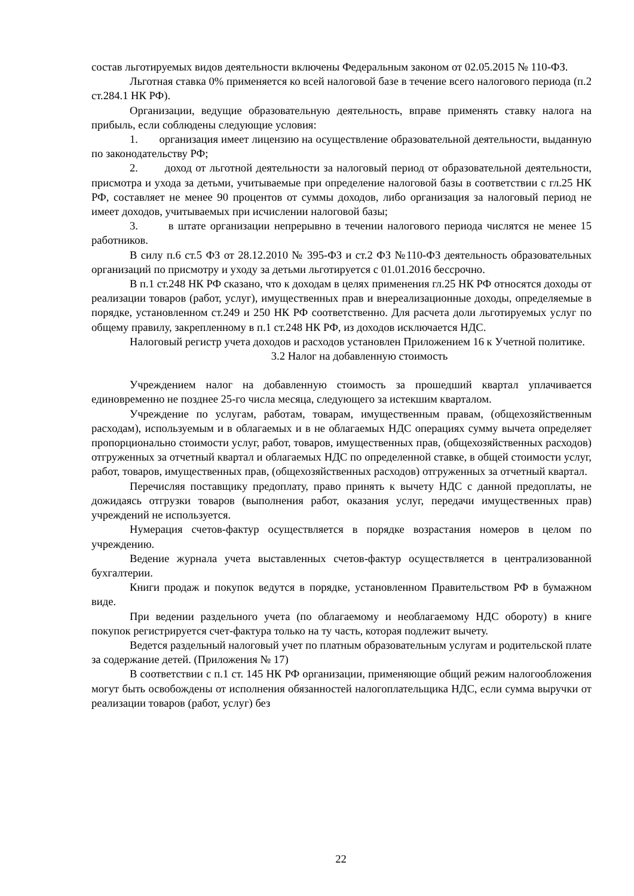состав льготируемых видов деятельности включены Федеральным законом от 02.05.2015 № 110-ФЗ.
Льготная ставка 0% применяется ко всей налоговой базе в течение всего налогового периода (п.2 ст.284.1 НК РФ).
Организации, ведущие образовательную деятельность, вправе применять ставку налога на прибыль, если соблюдены следующие условия:
1. организация имеет лицензию на осуществление образовательной деятельности, выданную по законодательству РФ;
2. доход от льготной деятельности за налоговый период от образовательной деятельности, присмотра и ухода за детьми, учитываемые при определение налоговой базы в соответствии с гл.25 НК РФ, составляет не менее 90 процентов от суммы доходов, либо организация за налоговый период не имеет доходов, учитываемых при исчислении налоговой базы;
3. в штате организации непрерывно в течении налогового периода числятся не менее 15 работников.
В силу п.6 ст.5 ФЗ от 28.12.2010 № 395-ФЗ и ст.2 ФЗ №110-ФЗ деятельность образовательных организаций по присмотру и уходу за детьми льготируется с 01.01.2016 бессрочно.
В п.1 ст.248 НК РФ сказано, что к доходам в целях применения гл.25 НК РФ относятся доходы от реализации товаров (работ, услуг), имущественных прав и внереализационные доходы, определяемые в порядке, установленном ст.249 и 250 НК РФ соответственно. Для расчета доли льготируемых услуг по общему правилу, закрепленному в п.1 ст.248 НК РФ, из доходов исключается НДС.
Налоговый регистр учета доходов и расходов установлен Приложением 16 к Учетной политике.
3.2 Налог на добавленную стоимость
Учреждением налог на добавленную стоимость за прошедший квартал уплачивается единовременно не позднее 25-го числа месяца, следующего за истекшим кварталом.
Учреждение по услугам, работам, товарам, имущественным правам, (общехозяйственным расходам), используемым и в облагаемых и в не облагаемых НДС операциях сумму вычета определяет пропорционально стоимости услуг, работ, товаров, имущественных прав, (общехозяйственных расходов) отгруженных за отчетный квартал и облагаемых НДС по определенной ставке, в общей стоимости услуг, работ, товаров, имущественных прав, (общехозяйственных расходов) отгруженных за отчетный квартал.
Перечисляя поставщику предоплату, право принять к вычету НДС с данной предоплаты, не дожидаясь отгрузки товаров (выполнения работ, оказания услуг, передачи имущественных прав) учреждений не используется.
Нумерация счетов-фактур осуществляется в порядке возрастания номеров в целом по учреждению.
Ведение журнала учета выставленных счетов-фактур осуществляется в централизованной бухгалтерии.
Книги продаж и покупок ведутся в порядке, установленном Правительством РФ в бумажном виде.
При ведении раздельного учета (по облагаемому и необлагаемому НДС обороту) в книге покупок регистрируется счет-фактура только на ту часть, которая подлежит вычету.
Ведется раздельный налоговый учет по платным образовательным услугам и родительской плате за содержание детей. (Приложения № 17)
В соответствии с п.1 ст. 145 НК РФ организации, применяющие общий режим налогообложения могут быть освобождены от исполнения обязанностей налогоплательщика НДС, если сумма выручки от реализации товаров (работ, услуг) без
22